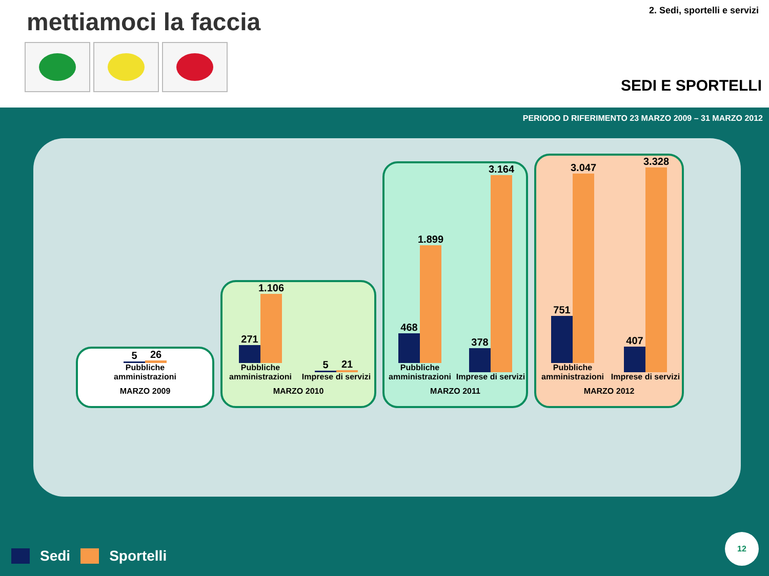mettiamoci la faccia 2. Sedi, sportelli e servizi
SEDI E SPORTELLI
PERIODO D RIFERIMENTO 23 MARZO 2009 – 31 MARZO 2012
5
26
Pubbliche amministrazioni
MARZO 2009
271
1.106
Pubbliche amministrazioni
5
21
Imprese di servizi
MARZO 2010
468
1.899
Pubbliche amministrazioni
378
3.164
Imprese di servizi
MARZO 2011
751
3.047
Pubbliche amministrazioni
407
3.328
Imprese di servizi
MARZO 2012
Sedi Sportelli 12